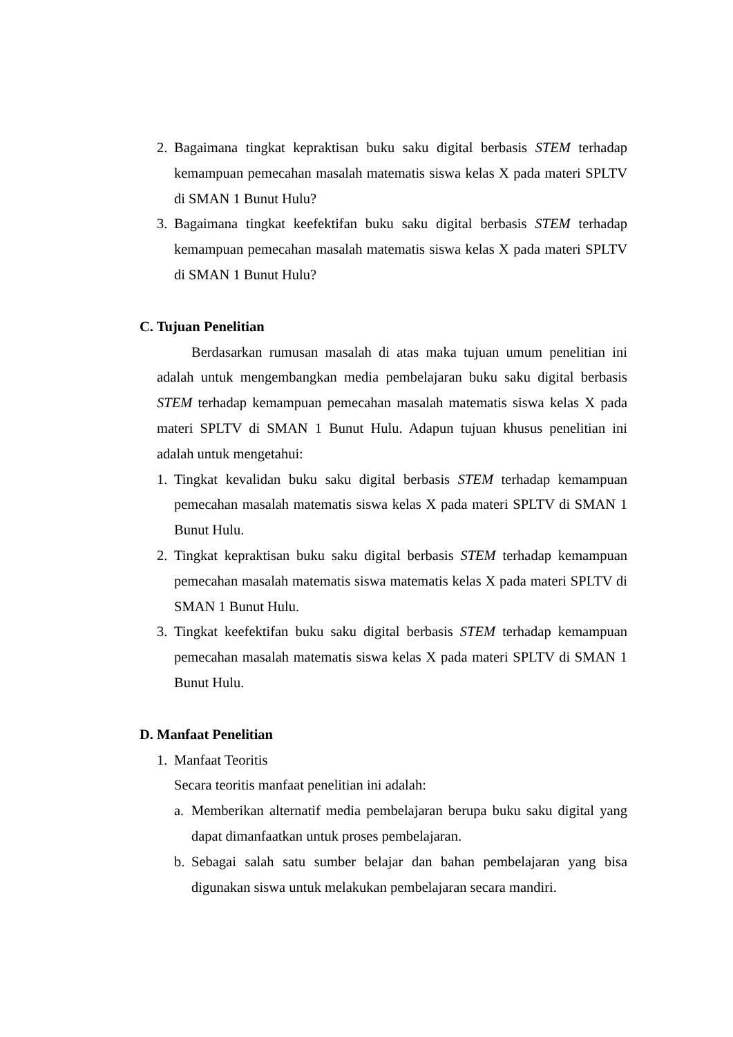2. Bagaimana tingkat kepraktisan buku saku digital berbasis STEM terhadap kemampuan pemecahan masalah matematis siswa kelas X pada materi SPLTV di SMAN 1 Bunut Hulu?
3. Bagaimana tingkat keefektifan buku saku digital berbasis STEM terhadap kemampuan pemecahan masalah matematis siswa kelas X pada materi SPLTV di SMAN 1 Bunut Hulu?
C. Tujuan Penelitian
Berdasarkan rumusan masalah di atas maka tujuan umum penelitian ini adalah untuk mengembangkan media pembelajaran buku saku digital berbasis STEM terhadap kemampuan pemecahan masalah matematis siswa kelas X pada materi SPLTV di SMAN 1 Bunut Hulu. Adapun tujuan khusus penelitian ini adalah untuk mengetahui:
1. Tingkat kevalidan buku saku digital berbasis STEM terhadap kemampuan pemecahan masalah matematis siswa kelas X pada materi SPLTV di SMAN 1 Bunut Hulu.
2. Tingkat kepraktisan buku saku digital berbasis STEM terhadap kemampuan pemecahan masalah matematis siswa matematis kelas X pada materi SPLTV di SMAN 1 Bunut Hulu.
3. Tingkat keefektifan buku saku digital berbasis STEM terhadap kemampuan pemecahan masalah matematis siswa kelas X pada materi SPLTV di SMAN 1 Bunut Hulu.
D. Manfaat Penelitian
1. Manfaat Teoritis
Secara teoritis manfaat penelitian ini adalah:
a. Memberikan alternatif media pembelajaran berupa buku saku digital yang dapat dimanfaatkan untuk proses pembelajaran.
b. Sebagai salah satu sumber belajar dan bahan pembelajaran yang bisa digunakan siswa untuk melakukan pembelajaran secara mandiri.